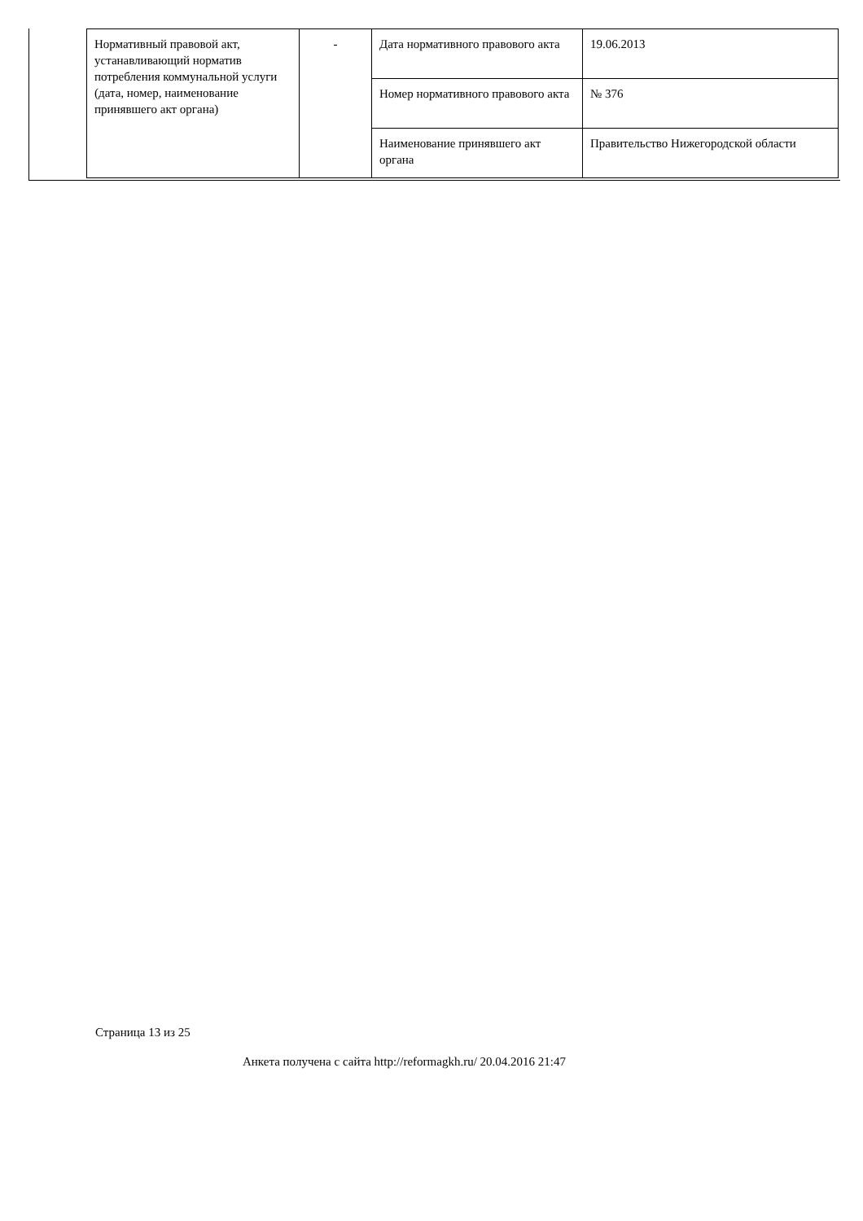| Нормативный правовой акт, устанавливающий норматив потребления коммунальной услуги (дата, номер, наименование принявшего акт органа) | - | Дата нормативного правового акта | 19.06.2013 |
| | | Номер нормативного правового акта | № 376 |
| | | Наименование принявшего акт органа | Правительство Нижегородской области |
Страница 13 из 25
Анкета получена с сайта http://reformagkh.ru/ 20.04.2016 21:47